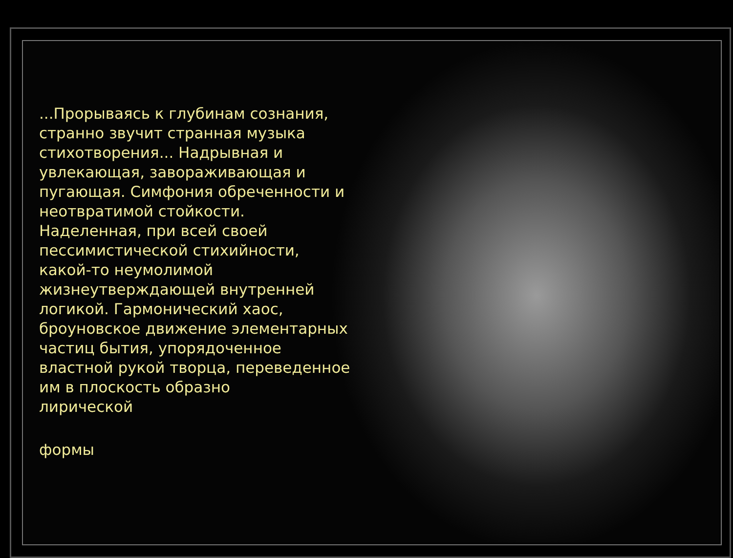...Прорываясь к глубинам сознания, странно звучит странная музыка стихотворения... Надрывная и увлекающая, завораживающая и пугающая. Симфония обреченности и неотвратимой стойкости. Наделенная, при всей своей пессимистической стихийности, какой-то неумолимой жизнеутверждающей внутренней логикой. Гармонический хаос, броуновское движение элементарных частиц бытия, упорядоченное властной рукой творца, переведенное им в плоскость образно
лирической
формы